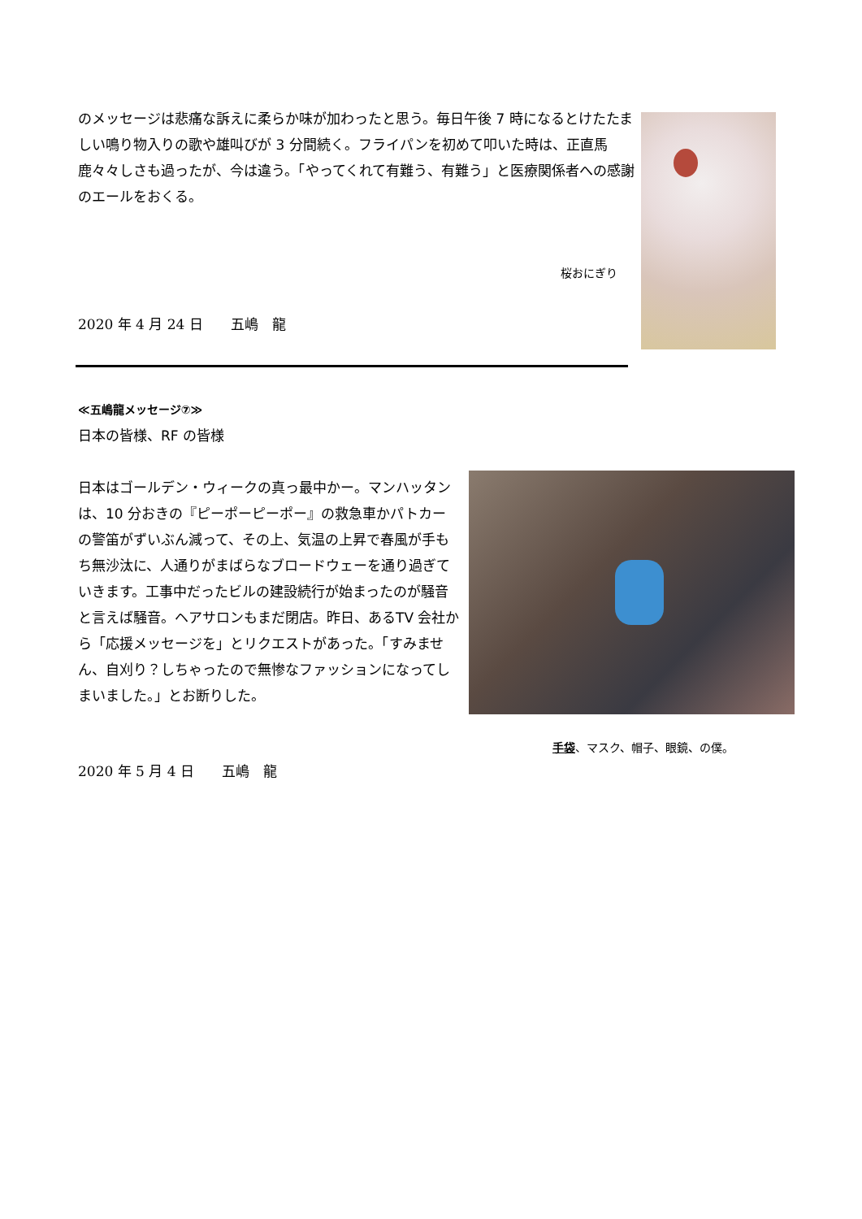のメッセージは悲痛な訴えに柔らか味が加わったと思う。毎日午後 7 時になるとけたたましい鳴り物入りの歌や雄叫びが 3 分間続く。フライパンを初めて叩いた時は、正直馬鹿々々しさも過ったが、今は違う。「やってくれて有難う、有難う」と医療関係者への感謝のエールをおくる。
桜おにぎり
2020 年 4 月 24 日　　五嶋　龍
≪五嶋龍メッセージ⑦≫
日本の皆様、RF の皆様
日本はゴールデン・ウィークの真っ最中かー。マンハッタンは、10 分おきの『ピーポーピーポー』の救急車かパトカーの警笛がずいぶん減って、その上、気温の上昇で春風が手もち無沙汰に、人通りがまばらなブロードウェーを通り過ぎていきます。工事中だったビルの建設続行が始まったのが騒音と言えば騒音。ヘアサロンもまだ閉店。昨日、あるTV 会社から「応援メッセージを」とリクエストがあった。「すみません、自刈り？しちゃったので無惨なファッションになってしまいました。」とお断りした。
手袋、マスク、帽子、眼鏡、の僕。
2020 年 5 月 4 日　　五嶋　龍